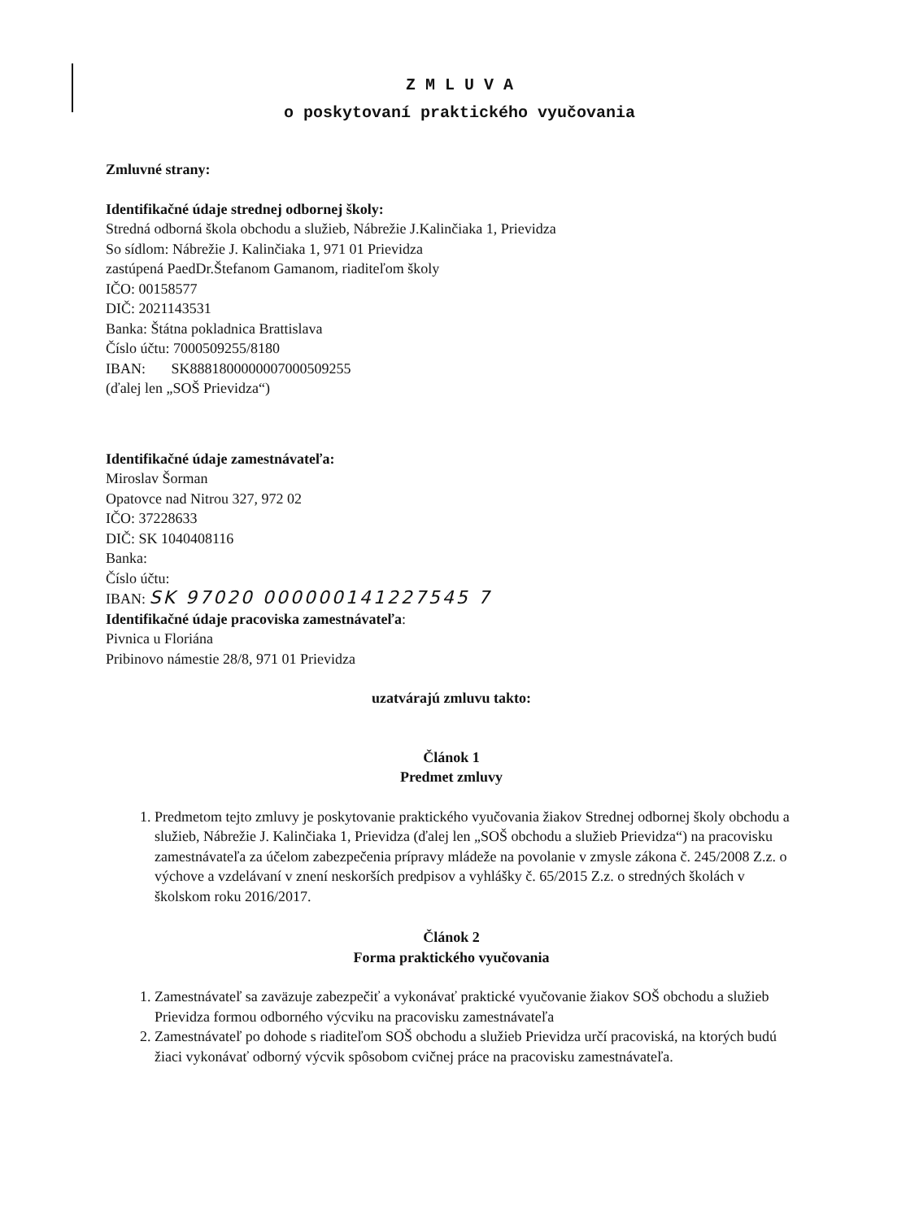Z M L U V A
o poskytovaní praktického vyučovania
Zmluvné strany:
Identifikačné údaje strednej odbornej školy:
Stredná odborná škola obchodu a služieb, Nábrežie J.Kalinčiaka 1, Prievidza
So sídlom: Nábrežie J. Kalinčiaka 1, 971 01 Prievidza
zastúpená PaedDr.Štefanom Gamanom, riaditeľom školy
IČO: 00158577
DIČ: 2021143531
Banka: Štátna pokladnica Brattislava
Číslo účtu: 7000509255/8180
IBAN: SK8881800000007000509255
(ďalej len „SOŠ Prievidza“)
Identifikačné údaje zamestnávateľa:
Miroslav Šorman
Opatovce nad Nitrou 327, 972 02
IČO: 37228633
DIČ: SK 1040408116
Banka:
Číslo účtu:
IBAN: SK 97020 000000141227545 7
Identifikačné údaje pracoviska zamestnávateľa:
Pivnica u Floriána
Pribinovo námestie 28/8, 971 01 Prievidza
uzatvárajú zmluvu takto:
Článok 1
Predmet zmluvy
1. Predmetom tejto zmluvy je poskytovanie praktického vyučovania žiakov Strednej odbornej školy obchodu a služieb, Nábrežie J. Kalinčiaka 1, Prievidza (ďalej len „SOŠ obchodu a služieb Prievidza“) na pracovisku zamestnávateľa za účelom zabezpečenia prípravy mládeže na povolanie v zmysle zákona č. 245/2008 Z.z. o výchove a vzdelávaní v znení neskorších predpisov a vyhlášky č. 65/2015 Z.z. o stredných školách v školskom roku 2016/2017.
Článok 2
Forma praktického vyučovania
1. Zamestnávateľ sa zaväzuje zabezpečiť a vykonávať praktické vyučovanie žiakov SOŠ obchodu a služieb Prievidza formou odborného výcviku na pracovisku zamestnávateľa
2. Zamestnávateľ po dohode s riaditeľom SOŠ obchodu a služieb Prievidza určí pracoviská, na ktorých budú žiaci vykonávať odborný výcvik spôsobom cvičnej práce na pracovisku zamestnávateľa.